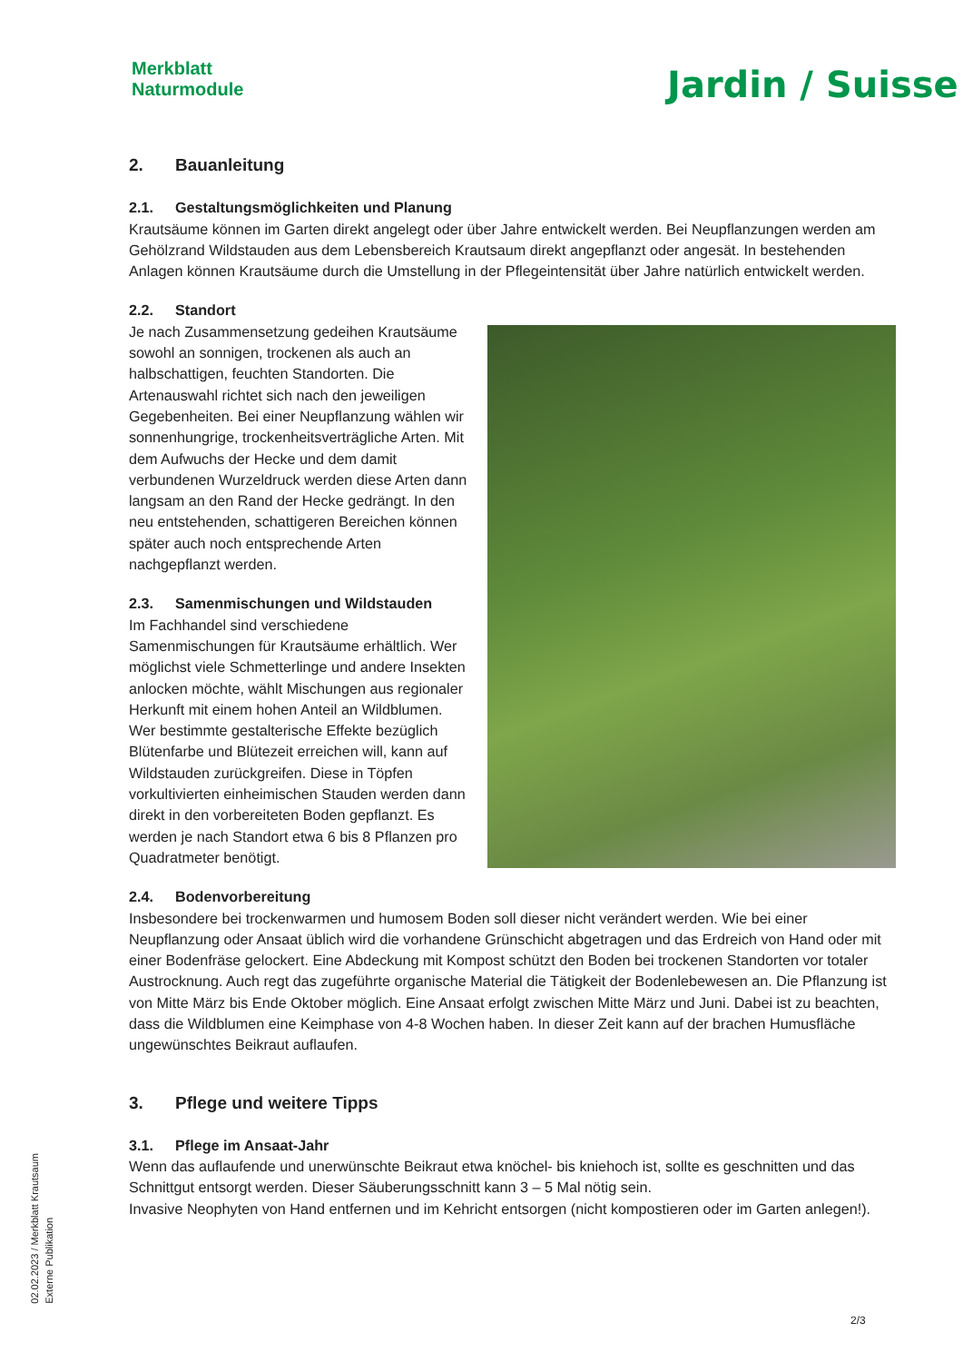Merkblatt
Naturmodule
Jardin / Suisse
2. Bauanleitung
2.1. Gestaltungsmöglichkeiten und Planung
Krautsäume können im Garten direkt angelegt oder über Jahre entwickelt werden. Bei Neupflanzungen werden am Gehölzrand Wildstauden aus dem Lebensbereich Krautsaum direkt angepflanzt oder angesät. In bestehenden Anlagen können Krautsäume durch die Umstellung in der Pflegeintensität über Jahre natürlich entwickelt werden.
2.2. Standort
Je nach Zusammensetzung gedeihen Krautsäume sowohl an sonnigen, trockenen als auch an halbschattigen, feuchten Standorten. Die Artenauswahl richtet sich nach den jeweiligen Gegebenheiten. Bei einer Neupflanzung wählen wir sonnenhungrige, trockenheitsverträgliche Arten. Mit dem Aufwuchs der Hecke und dem damit verbundenen Wurzeldruck werden diese Arten dann langsam an den Rand der Hecke gedrängt. In den neu entstehenden, schattigeren Bereichen können später auch noch entsprechende Arten nachgepflanzt werden.
2.3. Samenmischungen und Wildstauden
Im Fachhandel sind verschiedene Samenmischungen für Krautsäume erhältlich. Wer möglichst viele Schmetterlinge und andere Insekten anlocken möchte, wählt Mischungen aus regionaler Herkunft mit einem hohen Anteil an Wildblumen. Wer bestimmte gestalterische Effekte bezüglich Blütenfarbe und Blütezeit erreichen will, kann auf Wildstauden zurückgreifen. Diese in Töpfen vorkultivierten einheimischen Stauden werden dann direkt in den vorbereiteten Boden gepflanzt. Es werden je nach Standort etwa 6 bis 8 Pflanzen pro Quadratmeter benötigt.
2.4. Bodenvorbereitung
Insbesondere bei trockenwarmen und humosem Boden soll dieser nicht verändert werden. Wie bei einer Neupflanzung oder Ansaat üblich wird die vorhandene Grünschicht abgetragen und das Erdreich von Hand oder mit einer Bodenfräse gelockert. Eine Abdeckung mit Kompost schützt den Boden bei trockenen Standorten vor totaler Austrocknung. Auch regt das zugeführte organische Material die Tätigkeit der Bodenlebewesen an. Die Pflanzung ist von Mitte März bis Ende Oktober möglich. Eine Ansaat erfolgt zwischen Mitte März und Juni. Dabei ist zu beachten, dass die Wildblumen eine Keimphase von 4-8 Wochen haben. In dieser Zeit kann auf der brachen Humusfläche ungewünschtes Beikraut auflaufen.
3. Pflege und weitere Tipps
3.1. Pflege im Ansaat-Jahr
Wenn das auflaufende und unerwünschte Beikraut etwa knöchel- bis kniehoch ist, sollte es geschnitten und das Schnittgut entsorgt werden. Dieser Säuberungsschnitt kann 3 – 5 Mal nötig sein.
Invasive Neophyten von Hand entfernen und im Kehricht entsorgen (nicht kompostieren oder im Garten anlegen!).
02.02.2023 / Merkblatt Krautsaum
Externe Publikation
2/3